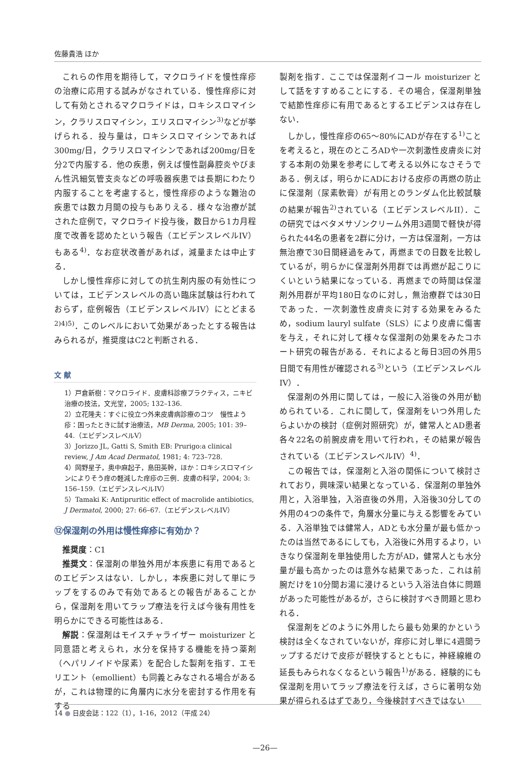佐藤貴浩 ほか
これらの作用を期待して，マクロライドを慢性痒疹の治療に応用する試みがなされている．慢性痒疹に対して有効とされるマクロライドは，ロキシスロマイシン，クラリスロマイシン，エリスロマイシン<sup>3)</sup>などが挙げられる．投与量は，ロキシスロマイシンであれば300mg/日，クラリスロマイシンであれば200mg/日を分2で内服する．他の疾患，例えば慢性副鼻腔炎やびまん性汎細気管支炎などの呼吸器疾患では長期にわたり内服することを考慮すると，慢性痒疹のような難治の疾患では数カ月間の投与もありえる．様々な治療が試された症例で，マクロライド投与後，数日から1カ月程度で改善を認めたという報告（エビデンスレベルIV）もある<sup>4)</sup>．なお症状改善があれば，減量または中止する．
しかし慢性痒疹に対しての抗生剤内服の有効性については，エビデンスレベルの高い臨床試験は行われておらず，症例報告（エビデンスレベルIV）にとどまる<sup>2)4)5)</sup>．このレベルにおいて効果があったとする報告はみられるが，推奨度はC2と判断される．
文 献
1）戸倉新樹：マクロライド．皮膚科診療プラクティス，ニキビ治療の技法，文光堂，2005; 132–136.
2）立花隆夫：すぐに役立つ外来皮膚病診療のコツ　慢性よう疹：困ったときに試す治療法，MB Derma, 2005; 101: 39–44.（エビデンスレベルV）
3）Jorizzo JL, Gatti S, Smith EB: Prurigo:a clinical review, J Am Acad Dermatol, 1981; 4: 723–728.
4）岡野星子，奥中麻起子，島田英幹，ほか：ロキシスロマイシンによりそう痒の軽減した痒疹の三例．皮膚の科学，2004; 3: 156–159.（エビデンスレベルIV）
5）Tamaki K: Antipruritic effect of macrolide antibiotics, J Dermatol, 2000; 27: 66–67.（エビデンスレベルIV）
⑫保湿剤の外用は慢性痒疹に有効か？
推奨度：C1
推奨文：保湿剤の単独外用が本疾患に有用であるとのエビデンスはない．しかし，本疾患に対して単にラップをするのみで有効であるとの報告があることから，保湿剤を用いてラップ療法を行えば今後有用性を明らかにできる可能性はある．
解説：保湿剤はモイスチャライザー moisturizer と同意語と考えられ，水分を保持する機能を持つ薬剤（ヘパリノイドや尿素）を配合した製剤を指す．エモリエント（emollient）も同義とみなされる場合があるが，これは物理的に角層内に水分を密封する作用を有する
製剤を指す．ここでは保湿剤イコール moisturizer として話をすすめることにする．その場合，保湿剤単独で結節性痒疹に有用であるとするエビデンスは存在しない．
しかし，慢性痒疹の65〜80%にADが存在する<sup>1)</sup>ことを考えると，現在のところADや一次刺激性皮膚炎に対する本剤の効果を参考にして考える以外になさそうである．例えば，明らかにADにおける皮疹の再燃の防止に保湿剤（尿素軟膏）が有用とのランダム化比較試験の結果が報告<sup>2)</sup>されている（エビデンスレベルII）．この研究ではベタメサゾンクリーム外用3週間で軽快が得られた44名の患者を2群に分け，一方は保湿剤，一方は無治療で30日間経過をみて，再燃までの日数を比較しているが，明らかに保湿剤外用群では再燃が起こりにくいという結果になっている．再燃までの時間は保湿剤外用群が平均180日なのに対し，無治療群では30日であった．一次刺激性皮膚炎に対する効果をみるため，sodium lauryl sulfate（SLS）により皮膚に傷害を与え，それに対して様々な保湿剤の効果をみたコホート研究の報告がある．それによると毎日3回の外用5日間で有用性が確認される<sup>3)</sup>という（エビデンスレベルIV）．
保湿剤の外用に関しては，一般に入浴後の外用が勧められている．これに関して，保湿剤をいつ外用したらよいかの検討（症例対照研究）が，健常人とAD患者各々22名の前腕皮膚を用いて行われ，その結果が報告されている（エビデンスレベルIV）<sup>4)</sup>．
この報告では，保湿剤と入浴の関係について検討されており，興味深い結果となっている．保湿剤の単独外用と，入浴単独，入浴直後の外用，入浴後30分しての外用の4つの条件で，角層水分量に与える影響をみている．入浴単独では健常人，ADとも水分量が最も低かったのは当然であるにしても，入浴後に外用するより，いきなり保湿剤を単独使用した方がAD，健常人とも水分量が最も高かったのは意外な結果であった．これは前腕だけを10分間お湯に浸けるという入浴法自体に問題があった可能性があるが，さらに検討すべき問題と思われる．
保湿剤をどのように外用したら最も効果的かという検討は全くなされていないが，痒疹に対し単に4週間ラップするだけで皮疹が軽快するとともに，神経線維の延長もみられなくなるという報告<sup>1)</sup>がある．経験的にも保湿剤を用いてラップ療法を行えば，さらに著明な効果が得られるはずであり，今後検討すべきではない
14 ● 日皮会誌：122（1），1-16，2012（平成 24）
—26—